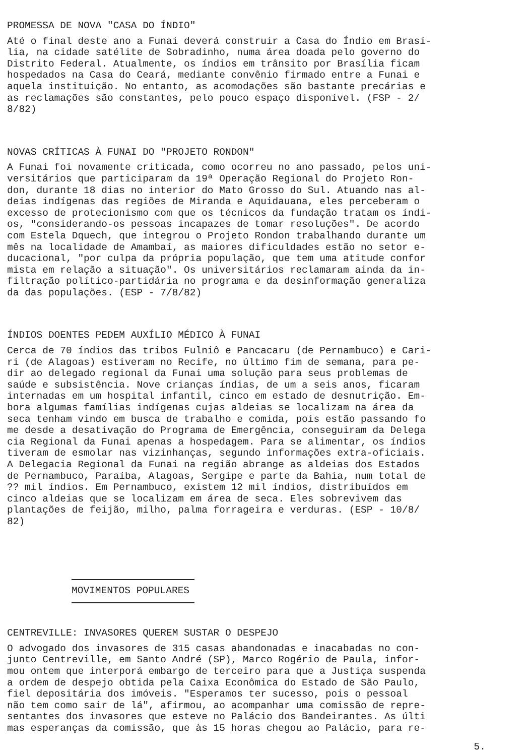PROMESSA DE NOVA "CASA DO ÍNDIO"
Até o final deste ano a Funai deverá construir a Casa do Índio em Brasí- lia, na cidade satélite de Sobradinho, numa área doada pelo governo do Distrito Federal. Atualmente, os índios em trânsito por Brasília ficam hospedados na Casa do Ceará, mediante convênio firmado entre a Funai e aquela instituição. No entanto, as acomodações são bastante precárias e as reclamações são constantes, pelo pouco espaço disponível. (FSP - 2/ 8/82)
NOVAS CRÍTICAS À FUNAI DO "PROJETO RONDON"
A Funai foi novamente criticada, como ocorreu no ano passado, pelos uni- versitários que participaram da 19ª Operação Regional do Projeto Ron- don, durante 18 dias no interior do Mato Grosso do Sul. Atuando nas al- deias indígenas das regiões de Miranda e Aquidauana, eles perceberam o excesso de protecionismo com que os técnicos da fundação tratam os índi- os, "considerando-os pessoas incapazes de tomar resoluções". De acordo com Estela Dquech, que integrou o Projeto Rondon trabalhando durante um mês na localidade de Amambaí, as maiores dificuldades estão no setor e- ducacional, "por culpa da própria população, que tem uma atitude confor mista em relação a situação". Os universitários reclamaram ainda da in- filtração político-partidária no programa e da desinformação generaliza da das populações. (ESP - 7/8/82)
ÍNDIOS DOENTES PEDEM AUXÍLIO MÉDICO À FUNAI
Cerca de 70 índios das tribos Fulniô e Pancacaru (de Pernambuco) e Cari- ri (de Alagoas) estiveram no Recife, no último fim de semana, para pe- dir ao delegado regional da Funai uma solução para seus problemas de saúde e subsistência. Nove crianças índias, de um a seis anos, ficaram internadas em um hospital infantil, cinco em estado de desnutrição. Em- bora algumas famílias indígenas cujas aldeias se localizam na área da seca tenham vindo em busca de trabalho e comida, pois estão passando fo me desde a desativação do Programa de Emergência, conseguiram da Delega cia Regional da Funai apenas a hospedagem. Para se alimentar, os índios tiveram de esmolar nas vizinhanças, segundo informações extra-oficiais. A Delegacia Regional da Funai na região abrange as aldeias dos Estados de Pernambuco, Paraíba, Alagoas, Sergipe e parte da Bahia, num total de ?? mil índios. Em Pernambuco, existem 12 mil índios, distribuídos em cinco aldeias que se localizam em área de seca. Eles sobrevivem das plantações de feijão, milho, palma forrageira e verduras. (ESP - 10/8/ 82)
MOVIMENTOS POPULARES
CENTREVILLE: INVASORES QUEREM SUSTAR O DESPEJO
O advogado dos invasores de 315 casas abandonadas e inacabadas no con- junto Centreville, em Santo André (SP), Marco Rogério de Paula, infor- mou ontem que interporá embargo de terceiro para que a Justiça suspenda a ordem de despejo obtida pela Caixa Econômica do Estado de São Paulo, fiel depositária dos imóveis. "Esperamos ter sucesso, pois o pessoal não tem como sair de lá", afirmou, ao acompanhar uma comissão de repre- sentantes dos invasores que esteve no Palácio dos Bandeirantes. As últi mas esperanças da comissão, que às 15 horas chegou ao Palácio, para re-
5.